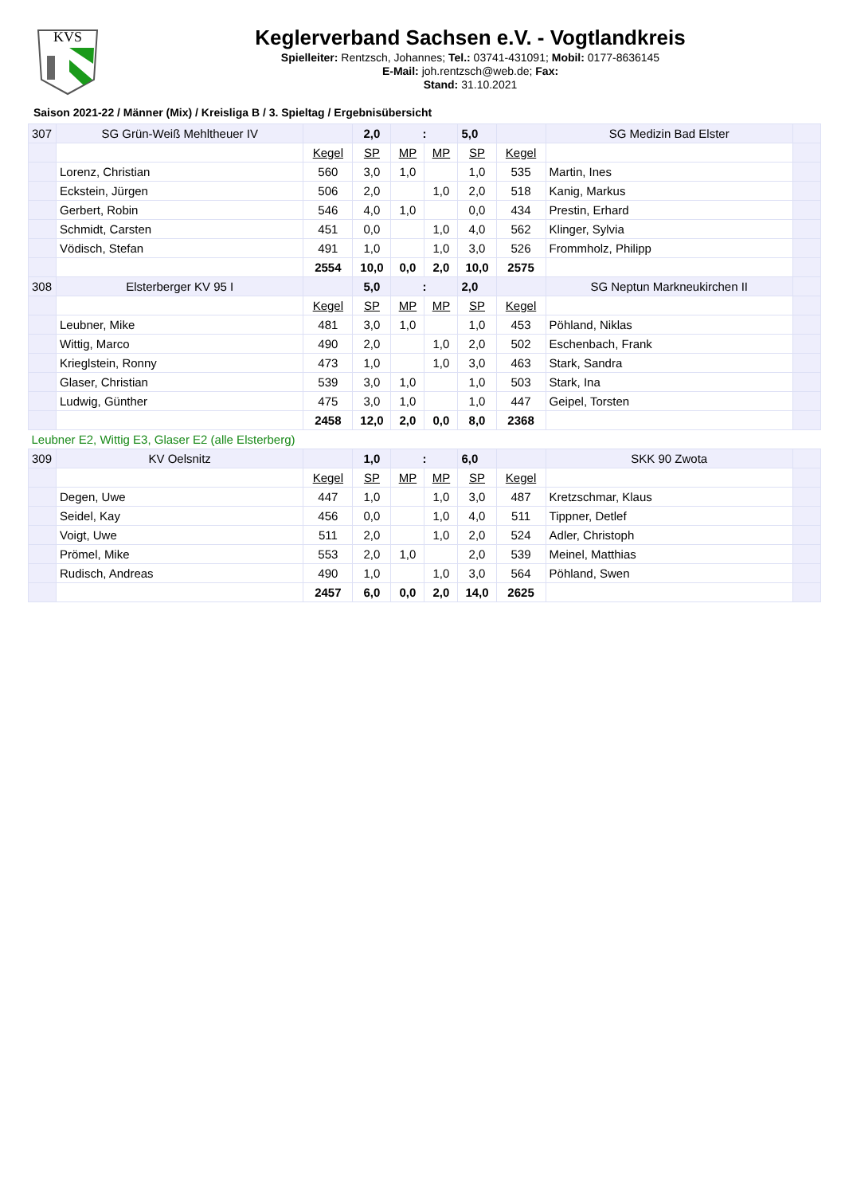KVS
Keglerverband Sachsen e.V. - Vogtlandkreis
Spielleiter: Rentzsch, Johannes; Tel.: 03741-431091; Mobil: 0177-8636145
E-Mail: joh.rentzsch@web.de; Fax:
Stand: 31.10.2021
Saison 2021-22 / Männer (Mix) / Kreisliga B / 3. Spieltag / Ergebnisübersicht
| 307 | SG Grün-Weiß Mehltheuer IV | | 2,0 | : | | 5,0 | | SG Medizin Bad Elster | |
| | | Kegel | SP | MP | MP | SP | Kegel | | |
| | Lorenz, Christian | 560 | 3,0 | 1,0 | | 1,0 | 535 | Martin, Ines | |
| | Eckstein, Jürgen | 506 | 2,0 | | 1,0 | 2,0 | 518 | Kanig, Markus | |
| | Gerbert, Robin | 546 | 4,0 | 1,0 | | 0,0 | 434 | Prestin, Erhard | |
| | Schmidt, Carsten | 451 | 0,0 | | 1,0 | 4,0 | 562 | Klinger, Sylvia | |
| | Vödisch, Stefan | 491 | 1,0 | | 1,0 | 3,0 | 526 | Frommholz, Philipp | |
| | | 2554 | 10,0 | 0,0 | 2,0 | 10,0 | 2575 | | |
| 308 | Elsterberger KV 95 I | | 5,0 | : | | 2,0 | | SG Neptun Markneukirchen II | |
| | | Kegel | SP | MP | MP | SP | Kegel | | |
| | Leubner, Mike | 481 | 3,0 | 1,0 | | 1,0 | 453 | Pöhland, Niklas | |
| | Wittig, Marco | 490 | 2,0 | | 1,0 | 2,0 | 502 | Eschenbach, Frank | |
| | Krieglstein, Ronny | 473 | 1,0 | | 1,0 | 3,0 | 463 | Stark, Sandra | |
| | Glaser, Christian | 539 | 3,0 | 1,0 | | 1,0 | 503 | Stark, Ina | |
| | Ludwig, Günther | 475 | 3,0 | 1,0 | | 1,0 | 447 | Geipel, Torsten | |
| | | 2458 | 12,0 | 2,0 | 0,0 | 8,0 | 2368 | | |
| Leubner E2, Wittig E3, Glaser E2 (alle Elsterberg) | | | | | | | | | |
| 309 | KV Oelsnitz | | 1,0 | : | | 6,0 | | SKK 90 Zwota | |
| | | Kegel | SP | MP | MP | SP | Kegel | | |
| | Degen, Uwe | 447 | 1,0 | | 1,0 | 3,0 | 487 | Kretzschmar, Klaus | |
| | Seidel, Kay | 456 | 0,0 | | 1,0 | 4,0 | 511 | Tippner, Detlef | |
| | Voigt, Uwe | 511 | 2,0 | | 1,0 | 2,0 | 524 | Adler, Christoph | |
| | Prömel, Mike | 553 | 2,0 | 1,0 | | 2,0 | 539 | Meinel, Matthias | |
| | Rudisch, Andreas | 490 | 1,0 | | 1,0 | 3,0 | 564 | Pöhland, Swen | |
| | | 2457 | 6,0 | 0,0 | 2,0 | 14,0 | 2625 | | |